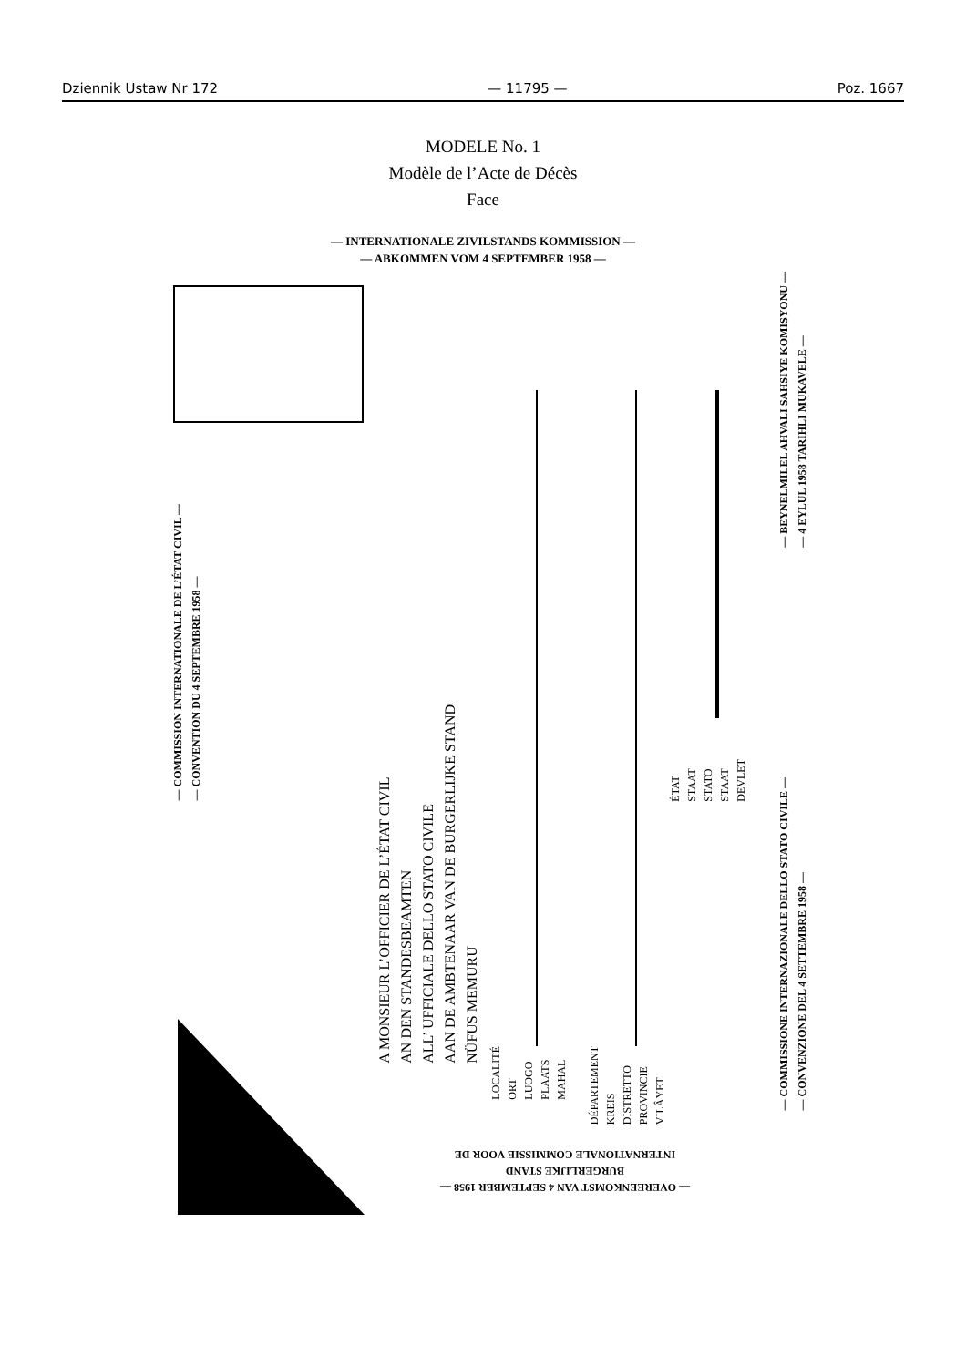Dziennik Ustaw Nr 172 — 11795 — Poz. 1667
MODELE No. 1
Modèle de l’Acte de Décès
Face
— INTERNATIONALE ZIVILSTANDS KOMMISSION —
— ABKOMMEN VOM 4 SEPTEMBER 1958 —
— COMMISSION INTERNATIONALE DE L’ÉTAT CIVIL —
— CONVENTION DU 4 SEPTEMBRE 1958 —
A MONSIEUR L’OFFICIER DE L’ÉTAT CIVIL
AN DEN STANDESBEAMTEN
ALL’ UFFICIALE DELLO STATO CIVILE
AAN DE AMBTENAAR VAN DE BURGERLIJKE STAND
NÜFUS MEMURU
LOCALITÉ
ORT
LUOGO
PLAATS
MAHAL
DÉPARTEMENT
KREIS
DISTRETTO
PROVINCIE
VILÂYET
ÉTAT
STAAT
STATO
STAAT
DEVLET
— COMMISSIONE INTERNAZIONALE DELLO STATO CIVILE —
— CONVENZIONE DEL 4 SETTEMBRE 1958 —
— BEYNELMILEL AHVALI SAHSIYE KOMISYONU —
— 4 EYLUL 1958 TARIHLI MUKAVELE —
— OVEREENKOMST VAN 4 SEPTEMBER 1958 —
BURGERLIJKE STAND
INTERNATIONALE COMMISSIE VOOR DE